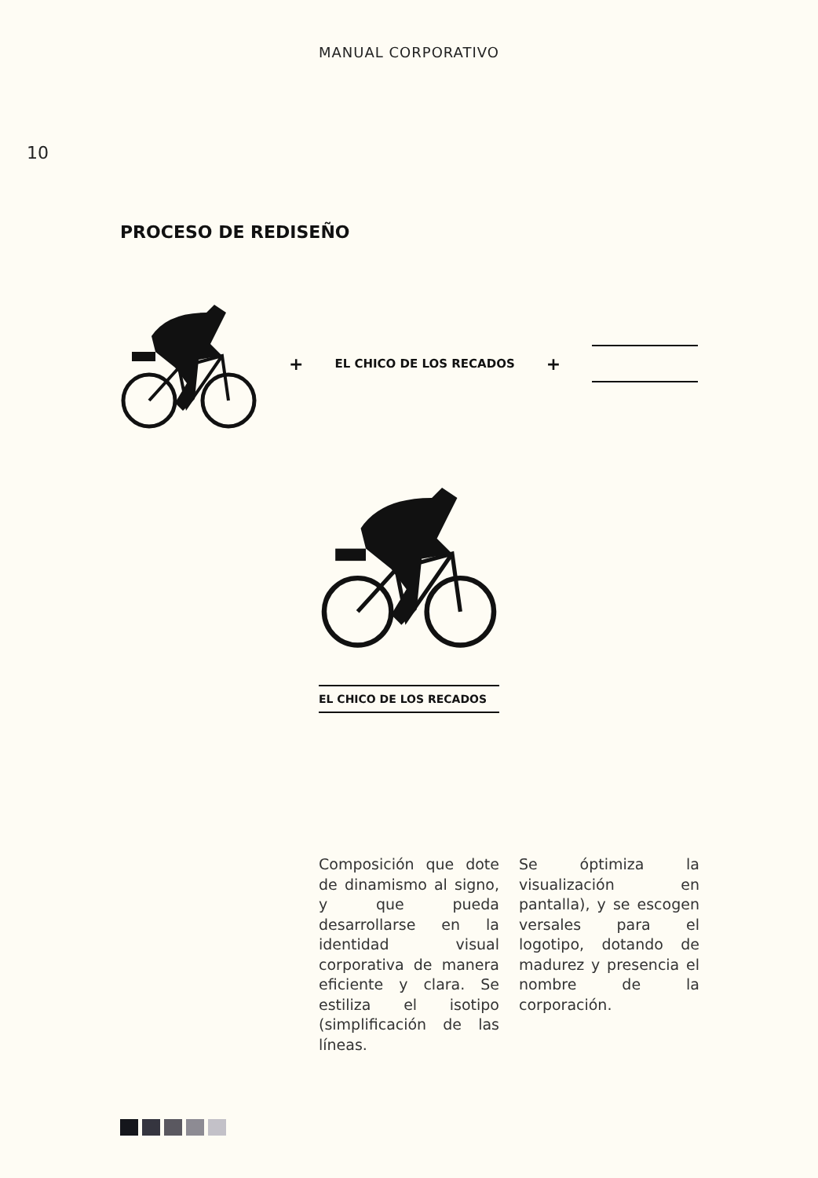MANUAL CORPORATIVO
10
PROCESO DE REDISEÑO
+ EL CHICO DE LOS RECADOS +
EL CHICO DE LOS RECADOS
Composición que dote de dinamismo al signo, y que pueda desarrollarse en la identidad visual corporativa de manera eficiente y clara. Se estiliza el isotipo (simplificación de las líneas.
Se óptimiza la visualización en pantalla), y se escogen versales para el logotipo, dotando de madurez y presencia el nombre de la corporación.